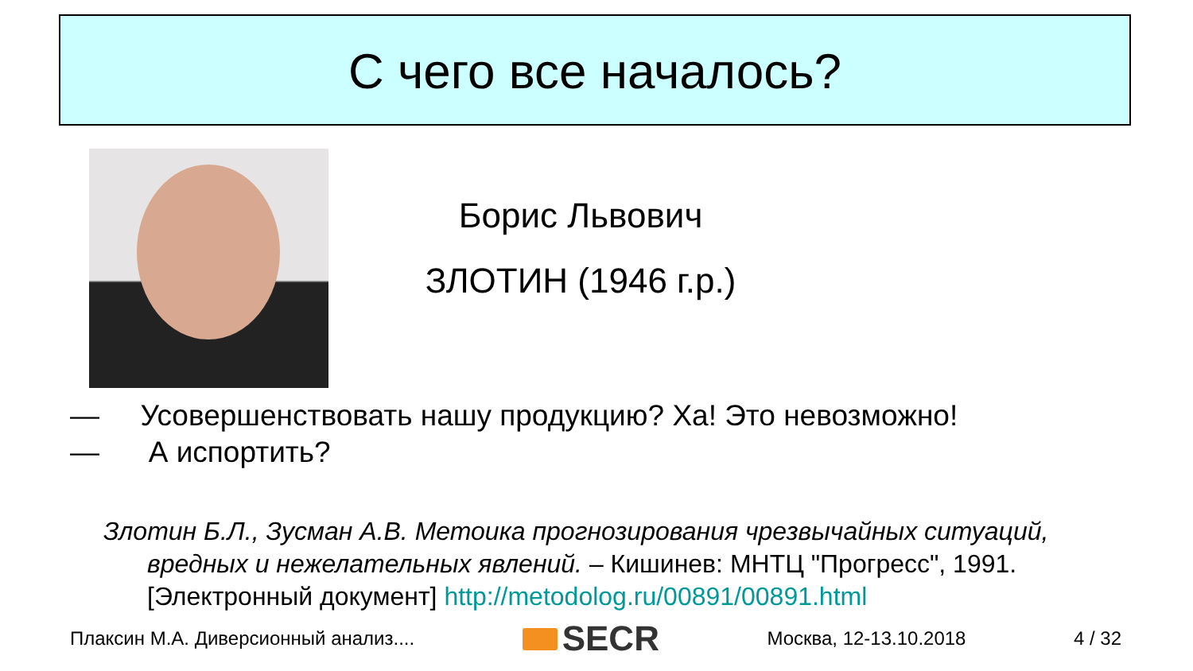С чего все началось?
Борис Львович
ЗЛОТИН (1946 г.р.)
— Усовершенствовать нашу продукцию? Ха! Это невозможно!
— А испортить?
Злотин Б.Л., Зусман А.В. Метоика прогнозирования чрезвычайных ситуаций,
вредных и нежелательных явлений. – Кишинев: МНТЦ "Прогресс", 1991. [Электронный документ] http://metodolog.ru/00891/00891.html
Плаксин М.А. Диверсионный анализ.... SECR Москва, 12-13.10.2018 4 / 32